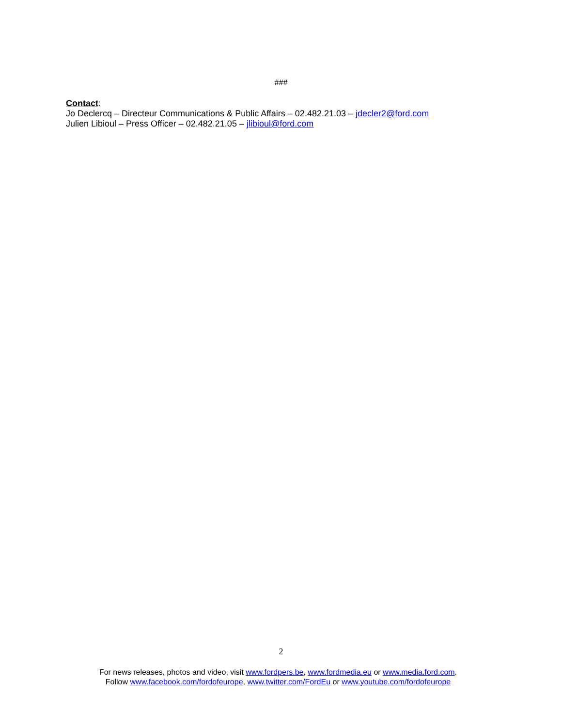###
Contact:
Jo Declercq – Directeur Communications & Public Affairs – 02.482.21.03 – jdecler2@ford.com
Julien Libioul – Press Officer – 02.482.21.05 – jlibioul@ford.com
2
For news releases, photos and video, visit www.fordpers.be, www.fordmedia.eu or www.media.ford.com.
Follow www.facebook.com/fordofeurope, www.twitter.com/FordEu or www.youtube.com/fordofeurope